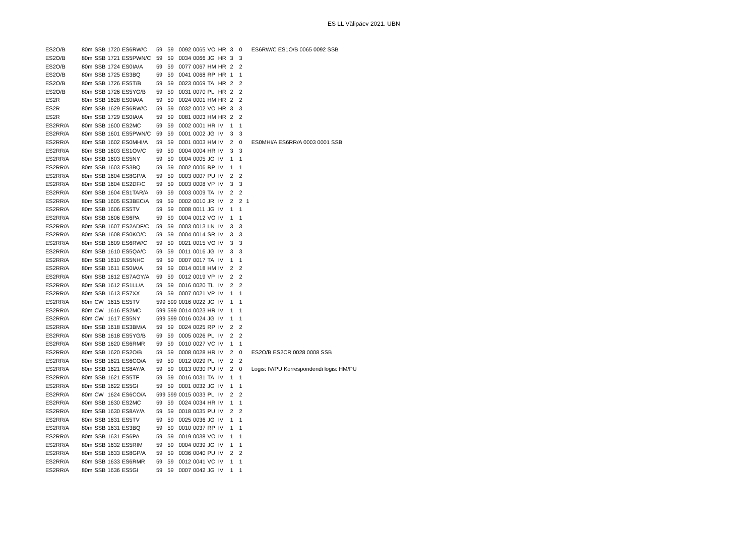ES LL Välipäev 2021. UBN
| ES2O/B | 80m | SSB | 1720 | ES6RW/C | 59 | 59 | 0092 | 0065 | VO | HR | 3 | 0 | | ES6RW/C ES1O/B 0065 0092 SSB |
| ES2O/B | 80m | SSB | 1721 | ES5PWN/C | 59 | 59 | 0034 | 0066 | JG | HR | 3 | 3 | | |
| ES2O/B | 80m | SSB | 1724 | ES0IA/A | 59 | 59 | 0077 | 0067 | HM | HR | 2 | 2 | | |
| ES2O/B | 80m | SSB | 1725 | ES3BQ | 59 | 59 | 0041 | 0068 | RP | HR | 1 | 1 | | |
| ES2O/B | 80m | SSB | 1726 | ES5T/B | 59 | 59 | 0023 | 0069 | TA | HR | 2 | 2 | | |
| ES2O/B | 80m | SSB | 1726 | ES5YG/B | 59 | 59 | 0031 | 0070 | PL | HR | 2 | 2 | | |
| ES2R | 80m | SSB | 1628 | ES0IA/A | 59 | 59 | 0024 | 0001 | HM | HR | 2 | 2 | | |
| ES2R | 80m | SSB | 1629 | ES6RW/C | 59 | 59 | 0032 | 0002 | VO | HR | 3 | 3 | | |
| ES2R | 80m | SSB | 1729 | ES0IA/A | 59 | 59 | 0081 | 0003 | HM | HR | 2 | 2 | | |
| ES2RR/A | 80m | SSB | 1600 | ES2MC | 59 | 59 | 0002 | 0001 | HR | IV | 1 | 1 | | |
| ES2RR/A | 80m | SSB | 1601 | ES5PWN/C | 59 | 59 | 0001 | 0002 | JG | IV | 3 | 3 | | |
| ES2RR/A | 80m | SSB | 1602 | ES0MHI/A | 59 | 59 | 0001 | 0003 | HM | IV | 2 | 0 | | ES0MHI/A ES6RR/A 0003 0001 SSB |
| ES2RR/A | 80m | SSB | 1603 | ES1OV/C | 59 | 59 | 0004 | 0004 | HR | IV | 3 | 3 | | |
| ES2RR/A | 80m | SSB | 1603 | ES5NY | 59 | 59 | 0004 | 0005 | JG | IV | 1 | 1 | | |
| ES2RR/A | 80m | SSB | 1603 | ES3BQ | 59 | 59 | 0002 | 0006 | RP | IV | 1 | 1 | | |
| ES2RR/A | 80m | SSB | 1604 | ES8GP/A | 59 | 59 | 0003 | 0007 | PU | IV | 2 | 2 | | |
| ES2RR/A | 80m | SSB | 1604 | ES2DF/C | 59 | 59 | 0003 | 0008 | VP | IV | 3 | 3 | | |
| ES2RR/A | 80m | SSB | 1604 | ES1TAR/A | 59 | 59 | 0003 | 0009 | TA | IV | 2 | 2 | | |
| ES2RR/A | 80m | SSB | 1605 | ES3BEC/A | 59 | 59 | 0002 | 0010 | JR | IV | 2 | 2 | 1 | |
| ES2RR/A | 80m | SSB | 1606 | ES5TV | 59 | 59 | 0008 | 0011 | JG | IV | 1 | 1 | | |
| ES2RR/A | 80m | SSB | 1606 | ES6PA | 59 | 59 | 0004 | 0012 | VO | IV | 1 | 1 | | |
| ES2RR/A | 80m | SSB | 1607 | ES2ADF/C | 59 | 59 | 0003 | 0013 | LN | IV | 3 | 3 | | |
| ES2RR/A | 80m | SSB | 1608 | ES0KO/C | 59 | 59 | 0004 | 0014 | SR | IV | 3 | 3 | | |
| ES2RR/A | 80m | SSB | 1609 | ES6RW/C | 59 | 59 | 0021 | 0015 | VO | IV | 3 | 3 | | |
| ES2RR/A | 80m | SSB | 1610 | ES5QA/C | 59 | 59 | 0011 | 0016 | JG | IV | 3 | 3 | | |
| ES2RR/A | 80m | SSB | 1610 | ES5NHC | 59 | 59 | 0007 | 0017 | TA | IV | 1 | 1 | | |
| ES2RR/A | 80m | SSB | 1611 | ES0IA/A | 59 | 59 | 0014 | 0018 | HM | IV | 2 | 2 | | |
| ES2RR/A | 80m | SSB | 1612 | ES7AGY/A | 59 | 59 | 0012 | 0019 | VP | IV | 2 | 2 | | |
| ES2RR/A | 80m | SSB | 1612 | ES1LL/A | 59 | 59 | 0016 | 0020 | TL | IV | 2 | 2 | | |
| ES2RR/A | 80m | SSB | 1613 | ES7XX | 59 | 59 | 0007 | 0021 | VP | IV | 1 | 1 | | |
| ES2RR/A | 80m | CW | 1615 | ES5TV | 599 | 599 | 0016 | 0022 | JG | IV | 1 | 1 | | |
| ES2RR/A | 80m | CW | 1616 | ES2MC | 599 | 599 | 0014 | 0023 | HR | IV | 1 | 1 | | |
| ES2RR/A | 80m | CW | 1617 | ES5NY | 599 | 599 | 0016 | 0024 | JG | IV | 1 | 1 | | |
| ES2RR/A | 80m | SSB | 1618 | ES3BM/A | 59 | 59 | 0024 | 0025 | RP | IV | 2 | 2 | | |
| ES2RR/A | 80m | SSB | 1618 | ES5YG/B | 59 | 59 | 0005 | 0026 | PL | IV | 2 | 2 | | |
| ES2RR/A | 80m | SSB | 1620 | ES6RMR | 59 | 59 | 0010 | 0027 | VC | IV | 1 | 1 | | |
| ES2RR/A | 80m | SSB | 1620 | ES2O/B | 59 | 59 | 0008 | 0028 | HR | IV | 2 | 0 | | ES2O/B ES2CR 0028 0008 SSB |
| ES2RR/A | 80m | SSB | 1621 | ES6CO/A | 59 | 59 | 0012 | 0029 | PL | IV | 2 | 2 | | |
| ES2RR/A | 80m | SSB | 1621 | ES8AY/A | 59 | 59 | 0013 | 0030 | PU | IV | 2 | 0 | | Logis: IV/PU Korrespondendi logis: HM/PU |
| ES2RR/A | 80m | SSB | 1621 | ES5TF | 59 | 59 | 0016 | 0031 | TA | IV | 1 | 1 | | |
| ES2RR/A | 80m | SSB | 1622 | ES5GI | 59 | 59 | 0001 | 0032 | JG | IV | 1 | 1 | | |
| ES2RR/A | 80m | CW | 1624 | ES6CO/A | 599 | 599 | 0015 | 0033 | PL | IV | 2 | 2 | | |
| ES2RR/A | 80m | SSB | 1630 | ES2MC | 59 | 59 | 0024 | 0034 | HR | IV | 1 | 1 | | |
| ES2RR/A | 80m | SSB | 1630 | ES8AY/A | 59 | 59 | 0018 | 0035 | PU | IV | 2 | 2 | | |
| ES2RR/A | 80m | SSB | 1631 | ES5TV | 59 | 59 | 0025 | 0036 | JG | IV | 1 | 1 | | |
| ES2RR/A | 80m | SSB | 1631 | ES3BQ | 59 | 59 | 0010 | 0037 | RP | IV | 1 | 1 | | |
| ES2RR/A | 80m | SSB | 1631 | ES6PA | 59 | 59 | 0019 | 0038 | VO | IV | 1 | 1 | | |
| ES2RR/A | 80m | SSB | 1632 | ES5RIM | 59 | 59 | 0004 | 0039 | JG | IV | 1 | 1 | | |
| ES2RR/A | 80m | SSB | 1633 | ES8GP/A | 59 | 59 | 0036 | 0040 | PU | IV | 2 | 2 | | |
| ES2RR/A | 80m | SSB | 1633 | ES6RMR | 59 | 59 | 0012 | 0041 | VC | IV | 1 | 1 | | |
| ES2RR/A | 80m | SSB | 1636 | ES5GI | 59 | 59 | 0007 | 0042 | JG | IV | 1 | 1 | | |